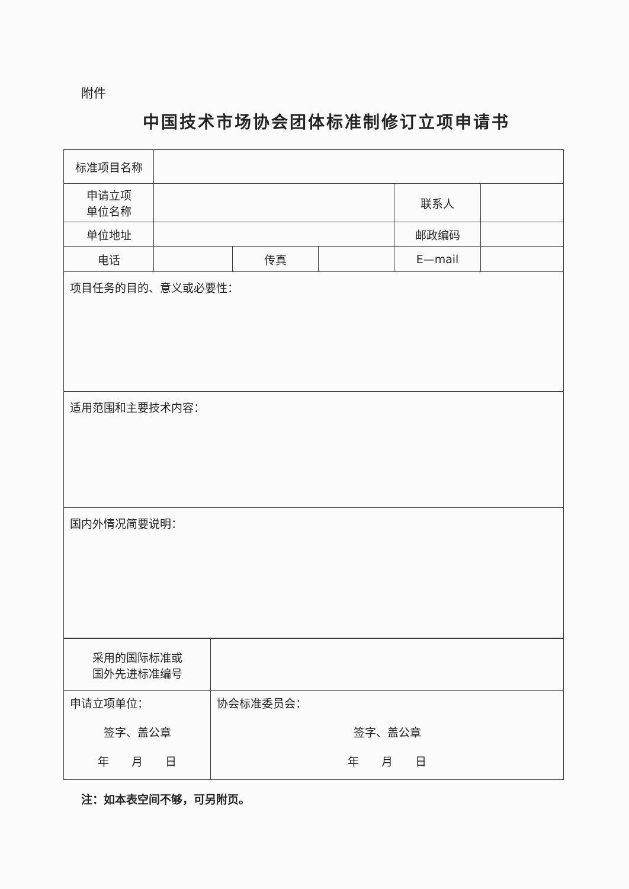附件
中国技术市场协会团体标准制修订立项申请书
| 标准项目名称 | | | | | |
| 申请立项 单位名称 | | | | 联系人 | |
| 单位地址 | | | | 邮政编码 | |
| 电话 | | 传真 | | E—mail | |
| 项目任务的目的、意义或必要性： | | | | | |
| 适用范围和主要技术内容： | | | | | |
| 国内外情况简要说明： | | | | | |
| 采用的国际标准或 国外先进标准编号 | |
| 申请立项单位： 签字、盖公章 年 月 日 | 协会标准委员会： 签字、盖公章 年 月 日 |
注：如本表空间不够，可另附页。